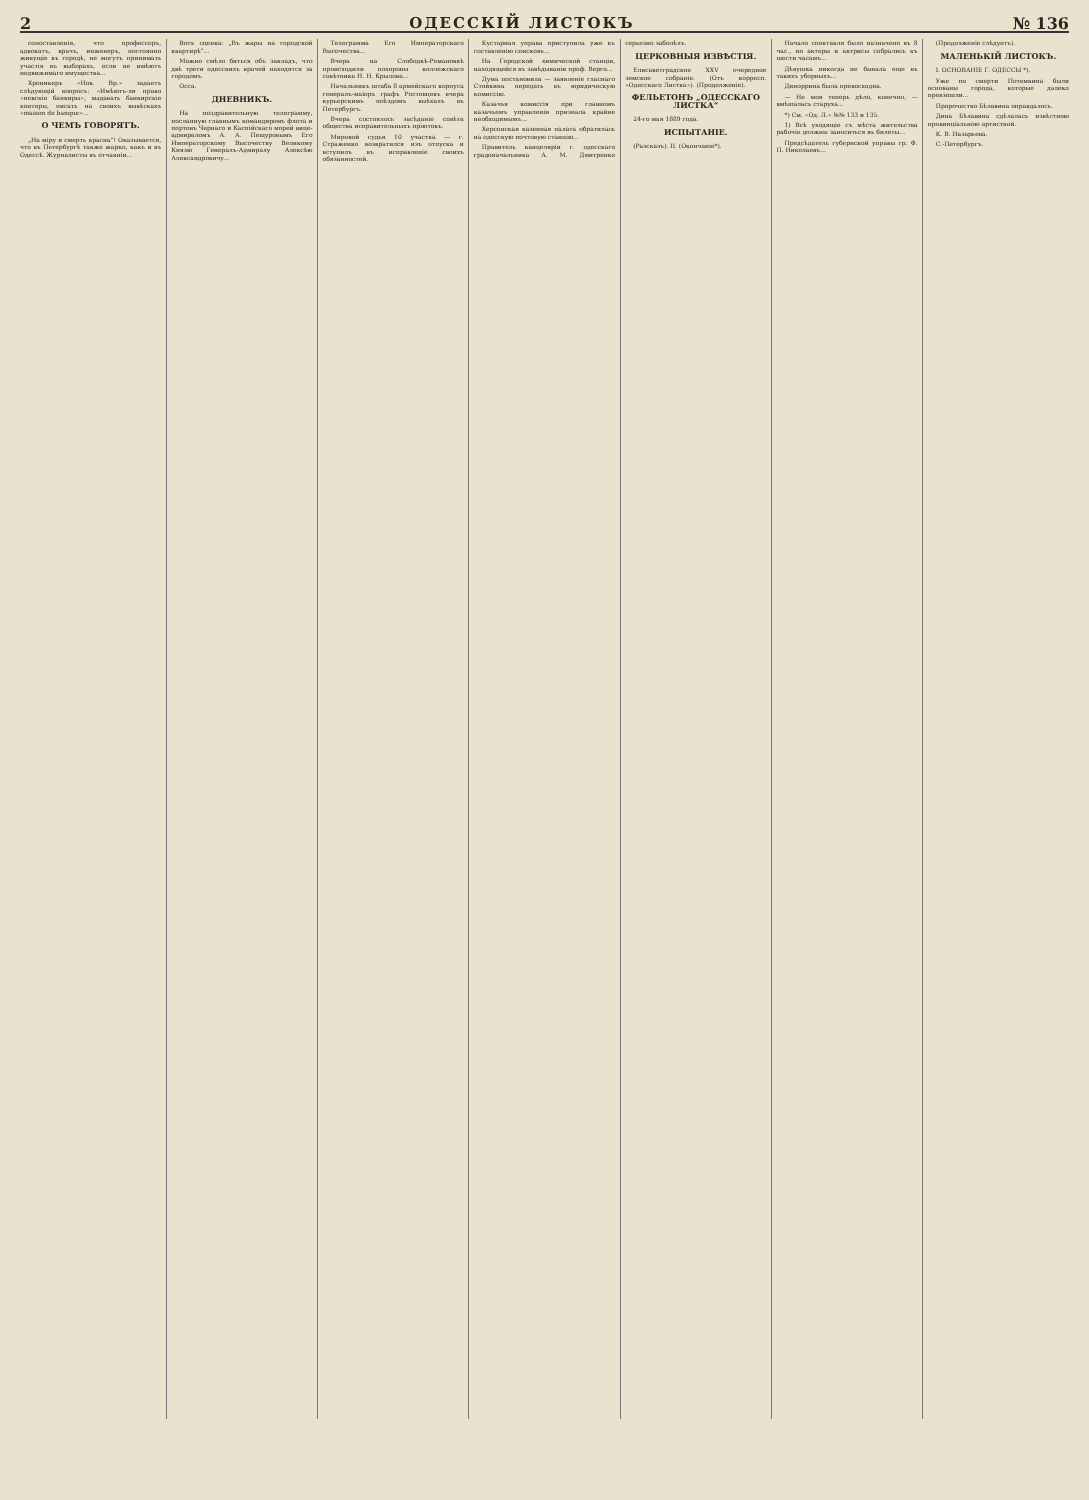2 ОДЕССКІЙ ЛИСТОКЪ № 136
сопоставленія, что профессоръ, адвокатъ, врачъ, инженеръ, постоянно живущіе въ городѣ, не могутъ принимать участія въ выборахъ, если не имѣютъ недвижимаго имущества...
Хроникеръ «Нов. Вр.» задаетъ слѣдующій вопросъ: «Имѣютъ-ли право «невскіе банкиры», выдавать банкирскіе конторы, писать на своихъ вывѣскахъ «maison de banque»...
О ЧЕМЪ ГОВОРЯТЪ.
„На міру и смерть красна“! Оказывается, что въ Петербургѣ также жарко, какъ и въ Одессѣ. Журналисты въ отчаяніи...
Вотъ сценка: „Въ жары на городской квартирѣ“...
Можно смѣло биться объ закладъ, что двѣ трети одесскихъ врачей находятся за городомъ.
Осса.
ДНЕВНИКЪ.
На поздравительную телеграмму, посланную главнымъ командиромъ флота и портовъ Чернаго и Каспійскаго морей вице-адмираломъ А. А. Пещуровымъ Его Императорскому Высочеству Великому Князю Генералъ-Адмиралу Алексѣю Александровичу...
Телеграмма Его Императорскаго Высочества...
Вчера на Слободкѣ-Романовкѣ происходили похороны коллежскаго совѣтника Н. Н. Крылова...
Начальникъ штаба 8 армейскаго корпуса генералъ-маіоръ графъ Ростовцевъ вчера курьерскимъ поѣздомъ выѣхалъ въ Петербургъ.
Вчера состоялось засѣданіе совѣта общества исправительныхъ пріютовъ.
Мировой судья 10 участка — г. Страженко возвратился изъ отпуска и вступилъ въ исправленіе своихъ обязанностей.
Кустарная управа приступила уже къ составленію списковъ...
На Городской химической станціи, находящейся въ завѣдываніи проф. Верго...
Дума постановила — заявленіе гласнаго Стойкина передать въ юридическую комиссію.
Казачья комиссія при главномъ казачьемъ управленіи признала крайне необходимымъ...
Херсонская казенная палата обратилась на одесскую почтовую станцію...
Правитель канцеляріи г. одесскаго градоначальника А. М. Дмитренко серьезно заболѣлъ.
ЦЕРКОВНЫЯ ИЗВѢСТІЯ.
Елисаветградское XXV очередное земское собраніе. (Отъ корресп. «Одесскаго Листка»). (Продолженіе).
ФЕЛЬЕТОНЪ „ОДЕССКАГО ЛИСТКА“
24-го мая 1889 года.
ИСПЫТАНІЕ.
(Разсказъ). II. (Окончаніе*).
Начало спектакля было назначено въ 8 час., но актеры и актрисы собрались къ шести часамъ...
Дѣвушка никогда не бывала еще въ такихъ уборныхъ...
Диноррина была превосходна.
— Не моя теперь дѣло, конечно, — вмѣшалась старуха...
*) См. «Од. Л.» №№ 133 и 135.
1) Всѣ уходящіе съ мѣста жительства рабочіе должны заноситься въ билеты...
Предсѣдатель губернской управы гр. Ф. П. Николаевъ...
(Продолженіе слѣдуетъ).
МАЛЕНЬКІЙ ЛИСТОКЪ.
I. ОСНОВАНІЕ Г. ОДЕССЫ *).
Уже по смерти Потемкина были основаны города, которые далеко превзошли...
Пророчество Бѣлавина оправдалось.
Дина Бѣлавина сдѣлалась извѣстною провинціальною артисткой.
К. В. Назарьева.
С.-Петербургъ.